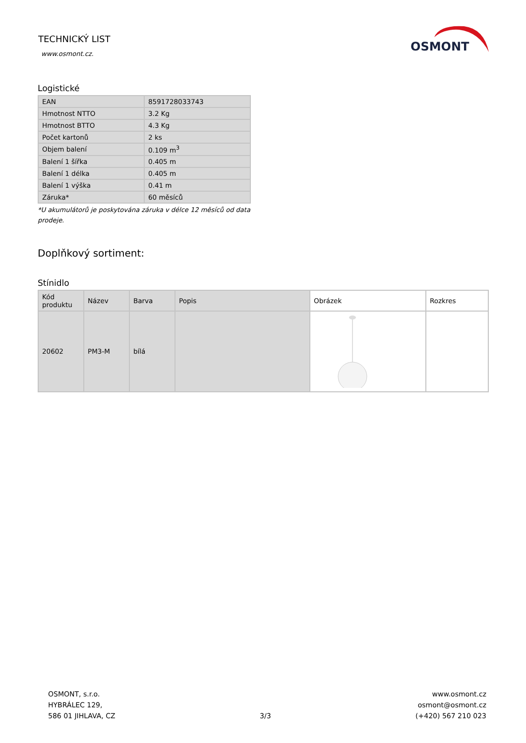TECHNICKÝ LIST
www.osmont.cz.
OSMONT
Logistické
| EAN | 8591728033743 |
| Hmotnost NTTO | 3.2 Kg |
| Hmotnost BTTO | 4.3 Kg |
| Počet kartonů | 2 ks |
| Objem balení | 0.109 m<sup>3</sup> |
| Balení 1 šířka | 0.405 m |
| Balení 1 délka | 0.405 m |
| Balení 1 výška | 0.41 m |
| Záruka* | 60 měsíců |
*U akumulátorů je poskytována záruka v délce 12 měsíců od data prodeje.
Doplňkový sortiment:
Stínidlo
| Kód produktu | Název | Barva | Popis | Obrázek | Rozkres |
| --- | --- | --- | --- | --- | --- |
| 20602 | PM3-M | bílá | | | |
OSMONT, s.r.o.
HYBRÁLEC 129,
586 01 JIHLAVA, CZ
3/3 www.osmont.cz
osmont@osmont.cz
(+420) 567 210 023